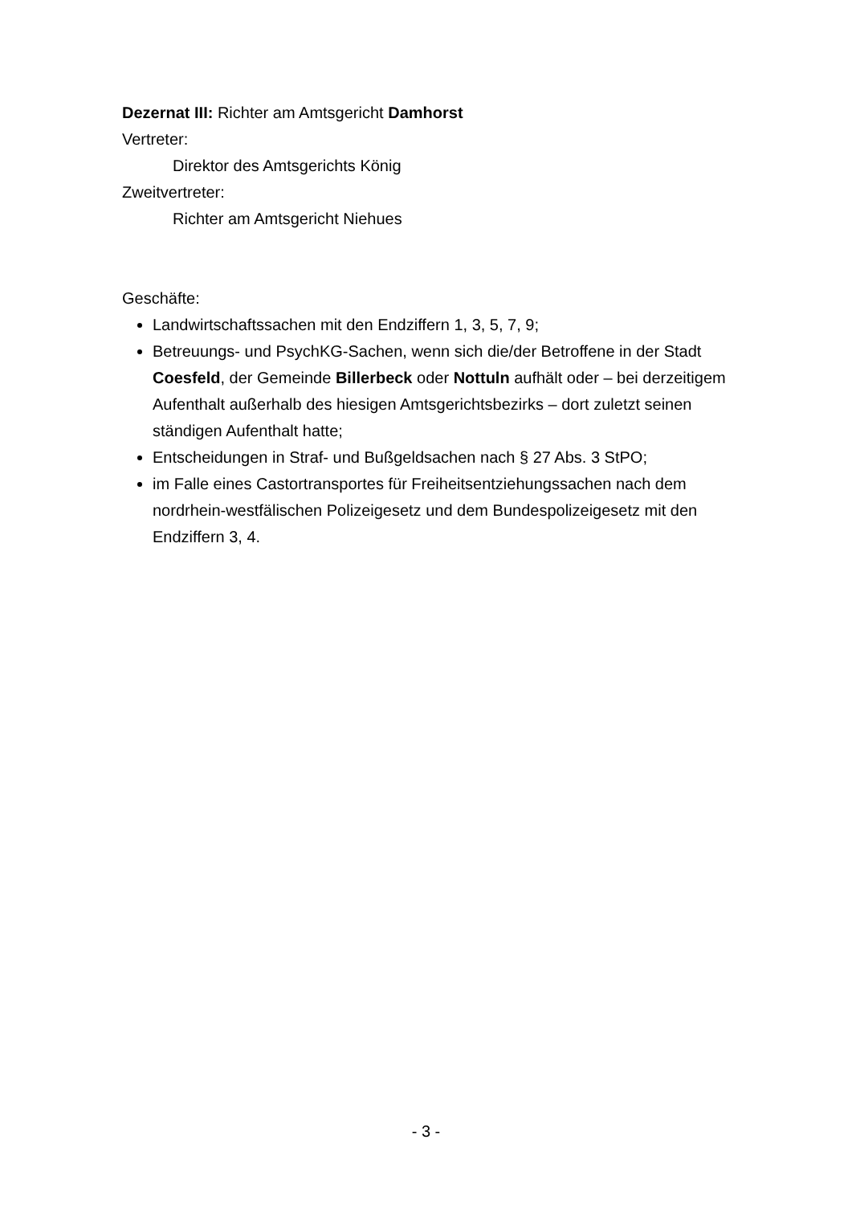Dezernat III: Richter am Amtsgericht Damhorst
Vertreter:
Direktor des Amtsgerichts König
Zweitvertreter:
Richter am Amtsgericht Niehues
Geschäfte:
Landwirtschaftssachen mit den Endziffern 1, 3, 5, 7, 9;
Betreuungs- und PsychKG-Sachen, wenn sich die/der Betroffene in der Stadt Coesfeld, der Gemeinde Billerbeck oder Nottuln aufhält oder – bei derzeitigem Aufenthalt außerhalb des hiesigen Amtsgerichtsbezirks – dort zuletzt seinen ständigen Aufenthalt hatte;
Entscheidungen in Straf- und Bußgeldsachen nach § 27 Abs. 3 StPO;
im Falle eines Castortransportes für Freiheitsentziehungssachen nach dem nordrhein-westfälischen Polizeigesetz und dem Bundespolizeigesetz mit den Endziffern 3, 4.
- 3 -